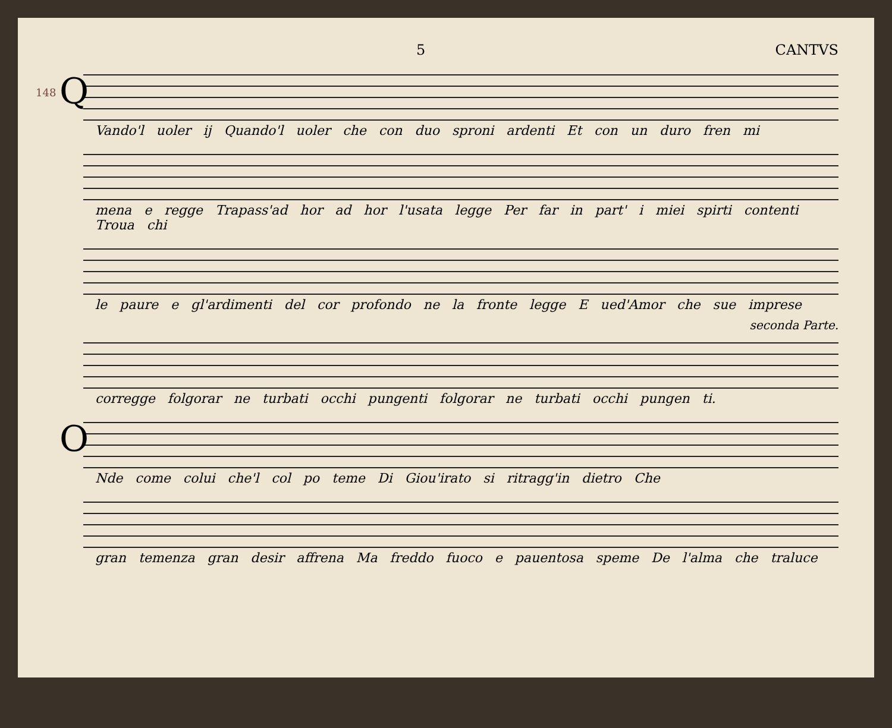148
5 CANTVS
Q
Vando'l uoler ij Quando'l uoler che con duo sproni ardenti Et con un duro fren mi
mena e regge Trapass'ad hor ad hor l'usata legge Per far in part' i miei spirti contenti Troua chi
le paure e gl'ardimenti del cor profondo ne la fronte legge E ued'Amor che sue imprese
seconda Parte.
corregge folgorar ne turbati occhi pungenti folgorar ne turbati occhi pungen ti.
O
Nde come colui che'l col po teme Di Giou'irato si ritragg'in dietro Che
gran temenza gran desir affrena Ma freddo fuoco e pauentosa speme De l'alma che traluce